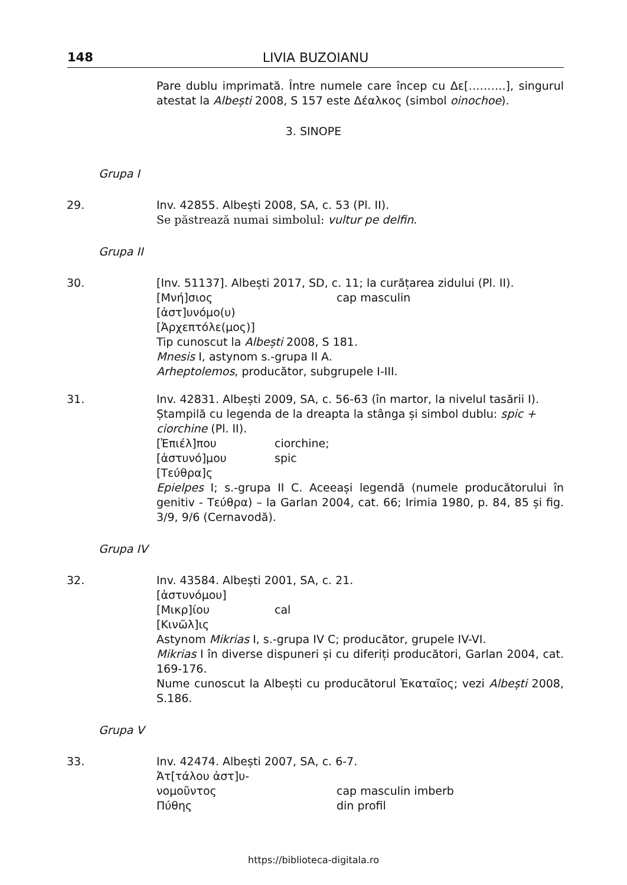148 LIVIA BUZOIANU
Pare dublu imprimată. Între numele care încep cu Δε[……….], singurul atestat la Albești 2008, S 157 este Δέαλκος (simbol oinochoe).
3. SINOPE
Grupa I
29. Inv. 42855. Albești 2008, SA, c. 53 (Pl. II).
Se păstrează numai simbolul: vultur pe delfin.
Grupa II
30. [Inv. 51137]. Albești 2017, SD, c. 11; la curățarea zidului (Pl. II).
[Μνή]σιος cap masculin
[ἀστ]υνόμο(υ)
[Ἀρχεπτόλε(μος)]
Tip cunoscut la Albești 2008, S 181.
Mnesis I, astynom s.-grupa II A.
Arheptolemos, producător, subgrupele I-III.
31. Inv. 42831. Albești 2009, SA, c. 56-63 (în martor, la nivelul tasării I). Ștampilă cu legenda de la dreapta la stânga și simbol dublu: spic + ciorchine (Pl. II).
[Ἐπιέλ]που ciorchine;
[ἀστυνό]μου spic
[Τεύθρα]ς
Epielpes I; s.-grupa II C. Aceeași legendă (numele producătorului în genitiv - Τεύθρα) – la Garlan 2004, cat. 66; Irimia 1980, p. 84, 85 și fig. 3/9, 9/6 (Cernavodă).
Grupa IV
32. Inv. 43584. Albești 2001, SA, c. 21.
[ἀστυνόμου]
[Μικρ]ίου cal
[Κινῶλ]ις
Astynom Mikrias I, s.-grupa IV C; producător, grupele IV-VI.
Mikrias I în diverse dispuneri și cu diferiți producători, Garlan 2004, cat. 169-176.
Nume cunoscut la Albești cu producătorul Ἑκαταῖος; vezi Albești 2008, S.186.
Grupa V
33. Inv. 42474. Albești 2007, SA, c. 6-7.
Ἀτ[τάλου ἀστ]υ-
νομοῦντος cap masculin imberb
Πύθης din profil
https://biblioteca-digitala.ro